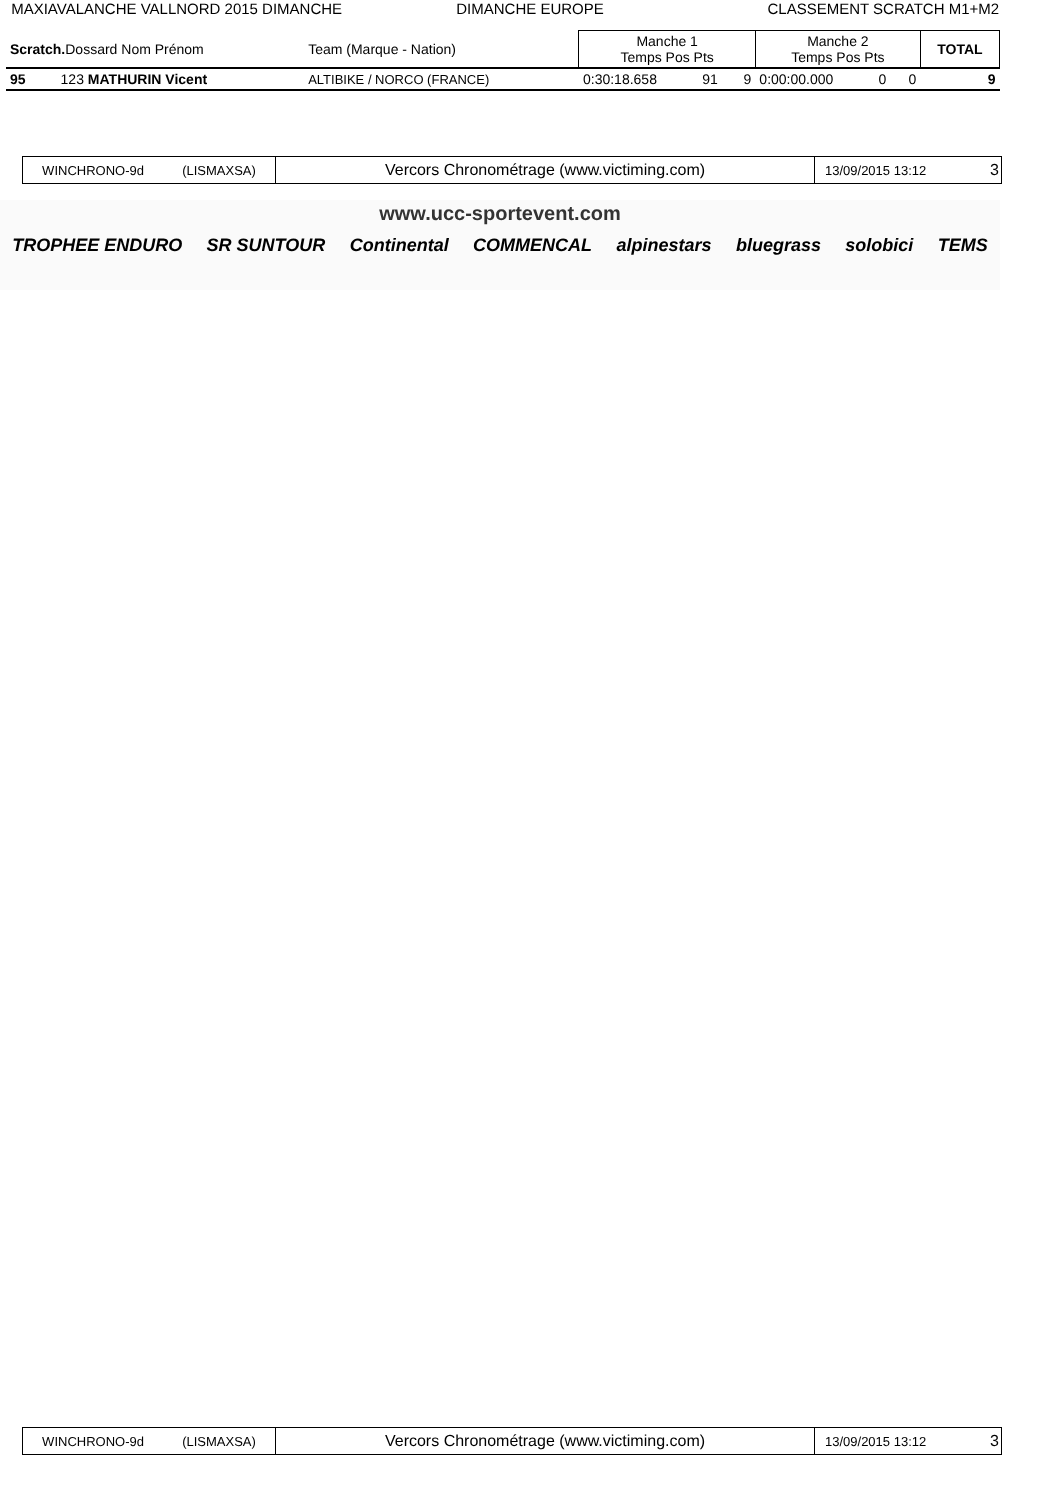MAXIAVALANCHE VALLNORD 2015 DIMANCHE
DIMANCHE EUROPE CLASSEMENT SCRATCH M1+M2
| Scratch. Dossard Nom Prénom | Team (Marque - Nation) | Manche 1 Temps Pos Pts | | | Manche 2 Temps Pos Pts | | | TOTAL |
| --- | --- | --- | --- | --- | --- | --- | --- | --- |
| 95 123 MATHURIN Vicent | ALTIBIKE / NORCO (FRANCE) | 0:30:18.658 | 91 | 9 | 0:00:00.000 | 0 | 0 | 9 |
WINCHRONO-9d (LISMAXSA)
Vercors Chronométrage (www.victiming.com)
13/09/2015 13:12 3
www.ucc-sportevent.com
TROPHEE ENDURO SR SUNTOUR Continental COMMENCAL alpinestars bluegrass solobici TEMS
WINCHRONO-9d (LISMAXSA)
Vercors Chronométrage (www.victiming.com)
13/09/2015 13:12 3